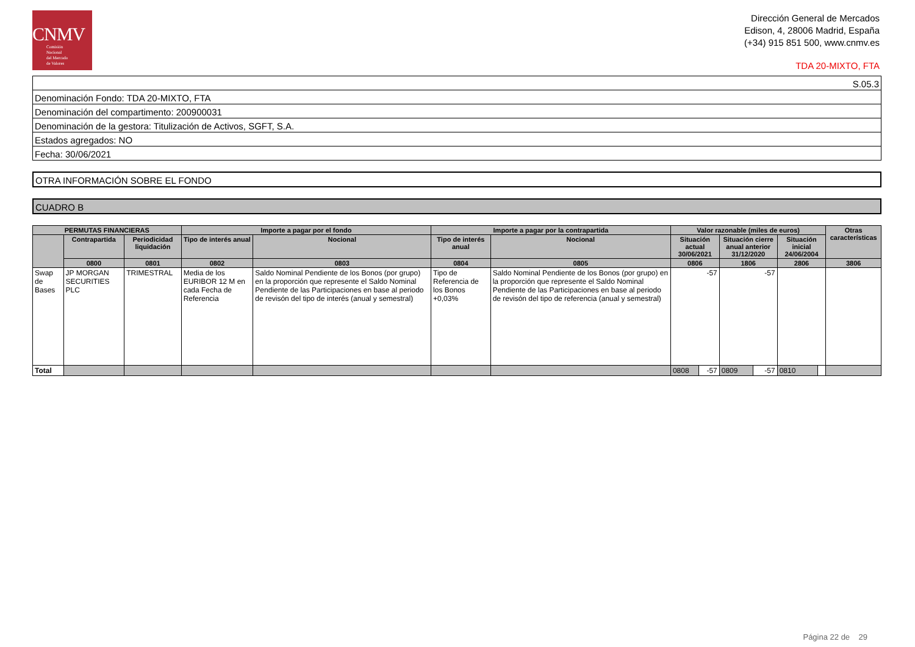CNMV
Comisión
Nacional
del Mercado
de Valores
Dirección General de Mercados
Edison, 4, 28006 Madrid, España
(+34) 915 851 500, www.cnmv.es
TDA 20-MIXTO, FTA
S.05.3
Denominación Fondo: TDA 20-MIXTO, FTA
Denominación del compartimento: 200900031
Denominación de la gestora: Titulización de Activos, SGFT, S.A.
Estados agregados: NO
Fecha: 30/06/2021
OTRA INFORMACIÓN SOBRE EL FONDO
CUADRO B
| PERMUTAS FINANCIERAS | | | Importe a pagar por el fondo | | Importe a pagar por la contrapartida | | Valor razonable (miles de euros) | | | | | | Otras características |
| --- | --- | --- | --- | --- | --- | --- | --- | --- | --- | --- | --- | --- | --- |
| | Contrapartida | Periodicidad liquidación | Tipo de interés anual | Nocional | Tipo de interés anual | Nocional | Situación actual 30/06/2021 | | Situación cierre anual anterior 31/12/2020 | | Situación inicial 24/06/2004 | | |
| | 0800 | 0801 | 0802 | 0803 | 0804 | 0805 | 0806 | | 1806 | | 2806 | | 3806 |
| Swap de Bases | JP MORGAN SECURITIES PLC | TRIMESTRAL | Media de los EURIBOR 12 M en cada Fecha de Referencia | Saldo Nominal Pendiente de los Bonos (por grupo) en la proporción que represente el Saldo Nominal Pendiente de las Participaciones en base al periodo de revisón del tipo de interés (anual y semestral) | Tipo de Referencia de los Bonos +0,03% | Saldo Nominal Pendiente de los Bonos (por grupo) en la proporción que represente el Saldo Nominal Pendiente de las Participaciones en base al periodo de revisón del tipo de referencia (anual y semestral) | -57 | | -57 | | | | |
| Total | | | | | | | 0808 | -57 | 0809 | -57 | 0810 | | |
Página 22 de 29